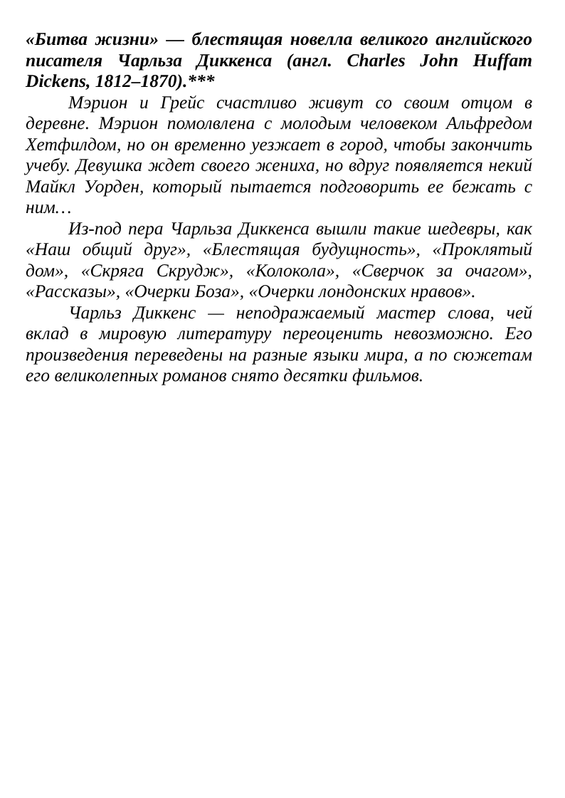«Битва жизни» — блестящая новелла великого английского писателя Чарльза Диккенса (англ. Charles John Huffam Dickens, 1812–1870).***
Мэрион и Грейс счастливо живут со своим отцом в деревне. Мэрион помолвлена с молодым человеком Альфредом Хетфилдом, но он временно уезжает в город, чтобы закончить учебу. Девушка ждет своего жениха, но вдруг появляется некий Майкл Уорден, который пытается подговорить ее бежать с ним…
Из-под пера Чарльза Диккенса вышли такие шедевры, как «Наш общий друг», «Блестящая будущность», «Проклятый дом», «Скряга Скрудж», «Колокола», «Сверчок за очагом», «Рассказы», «Очерки Боза», «Очерки лондонских нравов».
Чарльз Диккенс — неподражаемый мастер слова, чей вклад в мировую литературу переоценить невозможно. Его произведения переведены на разные языки мира, а по сюжетам его великолепных романов снято десятки фильмов.